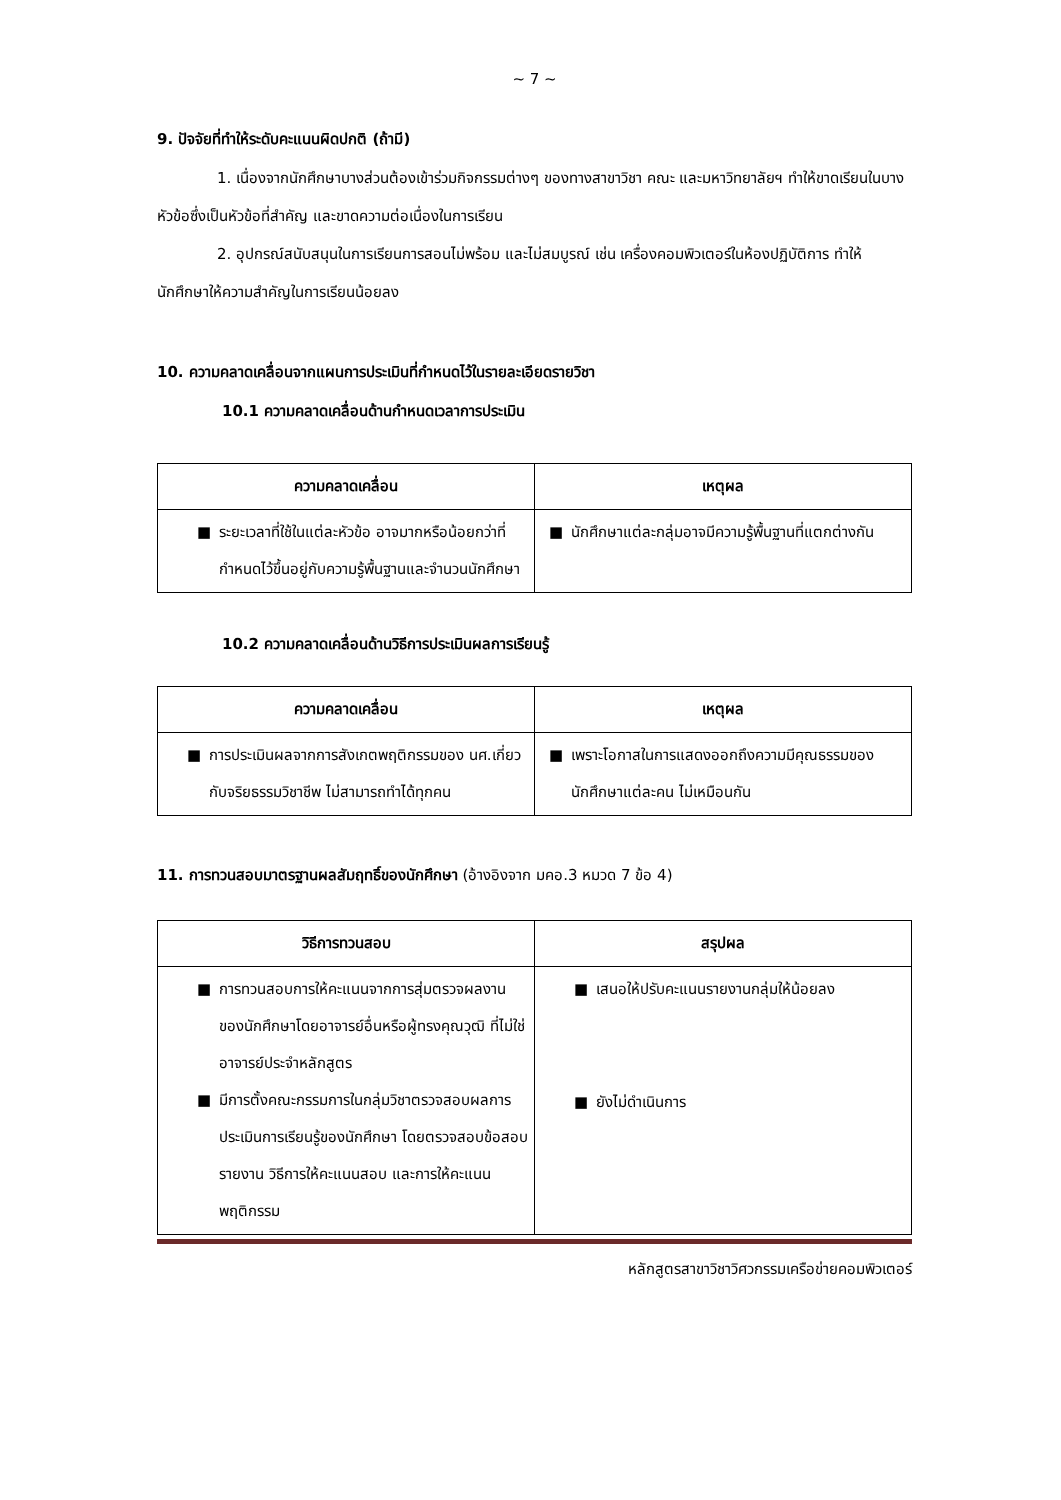~ 7 ~
9. ปัจจัยที่ทำให้ระดับคะแนนผิดปกติ (ถ้ามี)
1. เนื่องจากนักศึกษาบางส่วนต้องเข้าร่วมกิจกรรมต่างๆ ของทางสาขาวิชา คณะ และมหาวิทยาลัยฯ ทำให้ขาดเรียนในบางหัวข้อซึ่งเป็นหัวข้อที่สำคัญ และขาดความต่อเนื่องในการเรียน
2. อุปกรณ์สนับสนุนในการเรียนการสอนไม่พร้อม และไม่สมบูรณ์ เช่น เครื่องคอมพิวเตอร์ในห้องปฏิบัติการ ทำให้นักศึกษาให้ความสำคัญในการเรียนน้อยลง
10. ความคลาดเคลื่อนจากแผนการประเมินที่กำหนดไว้ในรายละเอียดรายวิชา
10.1 ความคลาดเคลื่อนด้านกำหนดเวลาการประเมิน
| ความคลาดเคลื่อน | เหตุผล |
| --- | --- |
| ■ ระยะเวลาที่ใช้ในแต่ละหัวข้อ อาจมากหรือน้อยกว่าที่กำหนดไว้ขึ้นอยู่กับความรู้พื้นฐานและจำนวนนักศึกษา | ■ นักศึกษาแต่ละกลุ่มอาจมีความรู้พื้นฐานที่แตกต่างกัน |
10.2 ความคลาดเคลื่อนด้านวิธีการประเมินผลการเรียนรู้
| ความคลาดเคลื่อน | เหตุผล |
| --- | --- |
| ■ การประเมินผลจากการสังเกตพฤติกรรมของ นศ.เกี่ยวกับจริยธรรมวิชาชีพ ไม่สามารถทำได้ทุกคน | ■ เพราะโอกาสในการแสดงออกถึงความมีคุณธรรมของนักศึกษาแต่ละคน ไม่เหมือนกัน |
11. การทวนสอบมาตรฐานผลสัมฤทธิ์ของนักศึกษา (อ้างอิงจาก มคอ.3 หมวด 7 ข้อ 4)
| วิธีการทวนสอบ | สรุปผล |
| --- | --- |
| ■ การทวนสอบการให้คะแนนจากการสุ่มตรวจผลงานของนักศึกษาโดยอาจารย์อื่นหรือผู้ทรงคุณวุฒิ ที่ไม่ใช่อาจารย์ประจำหลักสูตร ■ มีการตั้งคณะกรรมการในกลุ่มวิชาตรวจสอบผลการประเมินการเรียนรู้ของนักศึกษา โดยตรวจสอบข้อสอบ รายงาน วิธีการให้คะแนนสอบ และการให้คะแนนพฤติกรรม | ■ เสนอให้ปรับคะแนนรายงานกลุ่มให้น้อยลง ■ ยังไม่ดำเนินการ |
หลักสูตรสาขาวิชาวิศวกรรมเครือข่ายคอมพิวเตอร์